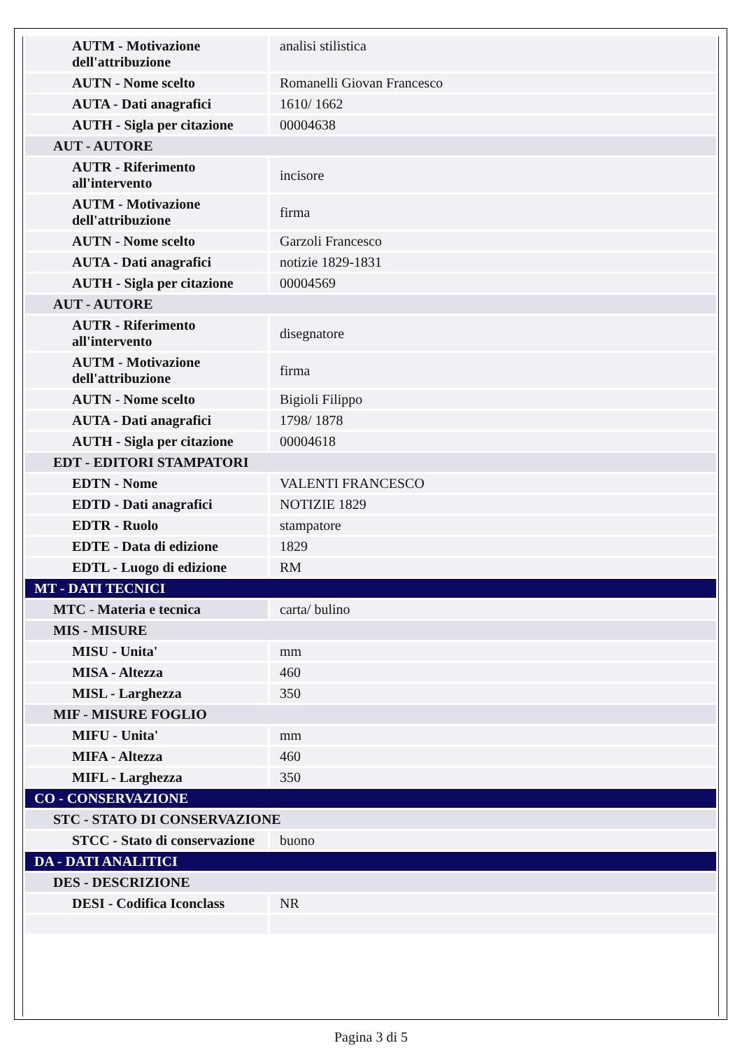| AUTM - Motivazione dell'attribuzione | analisi stilistica |
| AUTN - Nome scelto | Romanelli Giovan Francesco |
| AUTA - Dati anagrafici | 1610/ 1662 |
| AUTH - Sigla per citazione | 00004638 |
| AUT - AUTORE | |
| AUTR - Riferimento all'intervento | incisore |
| AUTM - Motivazione dell'attribuzione | firma |
| AUTN - Nome scelto | Garzoli Francesco |
| AUTA - Dati anagrafici | notizie 1829-1831 |
| AUTH - Sigla per citazione | 00004569 |
| AUT - AUTORE | |
| AUTR - Riferimento all'intervento | disegnatore |
| AUTM - Motivazione dell'attribuzione | firma |
| AUTN - Nome scelto | Bigioli Filippo |
| AUTA - Dati anagrafici | 1798/ 1878 |
| AUTH - Sigla per citazione | 00004618 |
| EDT - EDITORI STAMPATORI | |
| EDTN - Nome | VALENTI FRANCESCO |
| EDTD - Dati anagrafici | NOTIZIE 1829 |
| EDTR - Ruolo | stampatore |
| EDTE - Data di edizione | 1829 |
| EDTL - Luogo di edizione | RM |
| MT - DATI TECNICI | |
| MTC - Materia e tecnica | carta/ bulino |
| MIS - MISURE | |
| MISU - Unita' | mm |
| MISA - Altezza | 460 |
| MISL - Larghezza | 350 |
| MIF - MISURE FOGLIO | |
| MIFU - Unita' | mm |
| MIFA - Altezza | 460 |
| MIFL - Larghezza | 350 |
| CO - CONSERVAZIONE | |
| STC - STATO DI CONSERVAZIONE | |
| STCC - Stato di conservazione | buono |
| DA - DATI ANALITICI | |
| DES - DESCRIZIONE | |
| DESI - Codifica Iconclass | NR |
Pagina 3 di 5